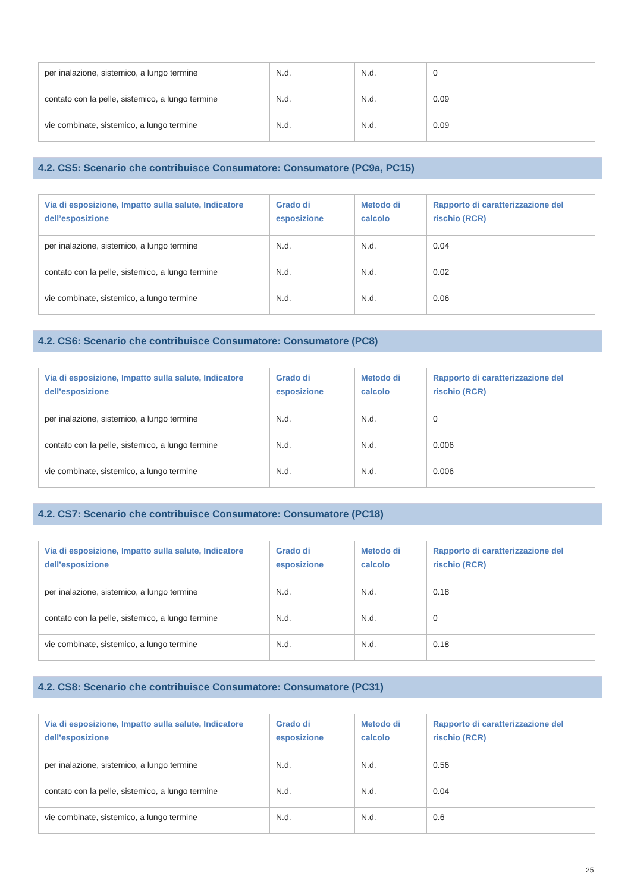| per inalazione, sistemico, a lungo termine | N.d. | N.d. | 0 |
| contato con la pelle, sistemico, a lungo termine | N.d. | N.d. | 0.09 |
| vie combinate, sistemico, a lungo termine | N.d. | N.d. | 0.09 |
4.2. CS5: Scenario che contribuisce Consumatore: Consumatore (PC9a, PC15)
| Via di esposizione, Impatto sulla salute, Indicatore dell’esposizione | Grado di esposizione | Metodo di calcolo | Rapporto di caratterizzazione del rischio (RCR) |
| --- | --- | --- | --- |
| per inalazione, sistemico, a lungo termine | N.d. | N.d. | 0.04 |
| contato con la pelle, sistemico, a lungo termine | N.d. | N.d. | 0.02 |
| vie combinate, sistemico, a lungo termine | N.d. | N.d. | 0.06 |
4.2. CS6: Scenario che contribuisce Consumatore: Consumatore (PC8)
| Via di esposizione, Impatto sulla salute, Indicatore dell’esposizione | Grado di esposizione | Metodo di calcolo | Rapporto di caratterizzazione del rischio (RCR) |
| --- | --- | --- | --- |
| per inalazione, sistemico, a lungo termine | N.d. | N.d. | 0 |
| contato con la pelle, sistemico, a lungo termine | N.d. | N.d. | 0.006 |
| vie combinate, sistemico, a lungo termine | N.d. | N.d. | 0.006 |
4.2. CS7: Scenario che contribuisce Consumatore: Consumatore (PC18)
| Via di esposizione, Impatto sulla salute, Indicatore dell’esposizione | Grado di esposizione | Metodo di calcolo | Rapporto di caratterizzazione del rischio (RCR) |
| --- | --- | --- | --- |
| per inalazione, sistemico, a lungo termine | N.d. | N.d. | 0.18 |
| contato con la pelle, sistemico, a lungo termine | N.d. | N.d. | 0 |
| vie combinate, sistemico, a lungo termine | N.d. | N.d. | 0.18 |
4.2. CS8: Scenario che contribuisce Consumatore: Consumatore (PC31)
| Via di esposizione, Impatto sulla salute, Indicatore dell’esposizione | Grado di esposizione | Metodo di calcolo | Rapporto di caratterizzazione del rischio (RCR) |
| --- | --- | --- | --- |
| per inalazione, sistemico, a lungo termine | N.d. | N.d. | 0.56 |
| contato con la pelle, sistemico, a lungo termine | N.d. | N.d. | 0.04 |
| vie combinate, sistemico, a lungo termine | N.d. | N.d. | 0.6 |
25